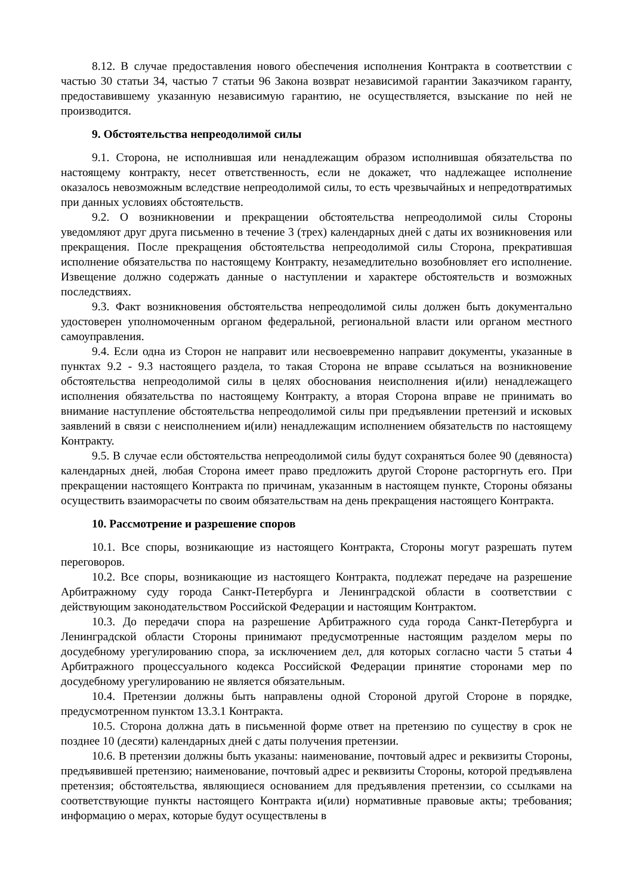8.12. В случае предоставления нового обеспечения исполнения Контракта в соответствии с частью 30 статьи 34, частью 7 статьи 96 Закона возврат независимой гарантии Заказчиком гаранту, предоставившему указанную независимую гарантию, не осуществляется, взыскание по ней не производится.
9. Обстоятельства непреодолимой силы
9.1. Сторона, не исполнившая или ненадлежащим образом исполнившая обязательства по настоящему контракту, несет ответственность, если не докажет, что надлежащее исполнение оказалось невозможным вследствие непреодолимой силы, то есть чрезвычайных и непредотвратимых при данных условиях обстоятельств.
9.2. О возникновении и прекращении обстоятельства непреодолимой силы Стороны уведомляют друг друга письменно в течение 3 (трех) календарных дней с даты их возникновения или прекращения. После прекращения обстоятельства непреодолимой силы Сторона, прекратившая исполнение обязательства по настоящему Контракту, незамедлительно возобновляет его исполнение. Извещение должно содержать данные о наступлении и характере обстоятельств и возможных последствиях.
9.3. Факт возникновения обстоятельства непреодолимой силы должен быть документально удостоверен уполномоченным органом федеральной, региональной власти или органом местного самоуправления.
9.4. Если одна из Сторон не направит или несвоевременно направит документы, указанные в пунктах 9.2 - 9.3 настоящего раздела, то такая Сторона не вправе ссылаться на возникновение обстоятельства непреодолимой силы в целях обоснования неисполнения и(или) ненадлежащего исполнения обязательства по настоящему Контракту, а вторая Сторона вправе не принимать во внимание наступление обстоятельства непреодолимой силы при предъявлении претензий и исковых заявлений в связи с неисполнением и(или) ненадлежащим исполнением обязательств по настоящему Контракту.
9.5. В случае если обстоятельства непреодолимой силы будут сохраняться более 90 (девяноста) календарных дней, любая Сторона имеет право предложить другой Стороне расторгнуть его. При прекращении настоящего Контракта по причинам, указанным в настоящем пункте, Стороны обязаны осуществить взаиморасчеты по своим обязательствам на день прекращения настоящего Контракта.
10. Рассмотрение и разрешение споров
10.1. Все споры, возникающие из настоящего Контракта, Стороны могут разрешать путем переговоров.
10.2. Все споры, возникающие из настоящего Контракта, подлежат передаче на разрешение Арбитражному суду города Санкт-Петербурга и Ленинградской области в соответствии с действующим законодательством Российской Федерации и настоящим Контрактом.
10.3. До передачи спора на разрешение Арбитражного суда города Санкт-Петербурга и Ленинградской области Стороны принимают предусмотренные настоящим разделом меры по досудебному урегулированию спора, за исключением дел, для которых согласно части 5 статьи 4 Арбитражного процессуального кодекса Российской Федерации принятие сторонами мер по досудебному урегулированию не является обязательным.
10.4. Претензии должны быть направлены одной Стороной другой Стороне в порядке, предусмотренном пунктом 13.3.1 Контракта.
10.5. Сторона должна дать в письменной форме ответ на претензию по существу в срок не позднее 10 (десяти) календарных дней с даты получения претензии.
10.6. В претензии должны быть указаны: наименование, почтовый адрес и реквизиты Стороны, предъявившей претензию; наименование, почтовый адрес и реквизиты Стороны, которой предъявлена претензия; обстоятельства, являющиеся основанием для предъявления претензии, со ссылками на соответствующие пункты настоящего Контракта и(или) нормативные правовые акты; требования; информацию о мерах, которые будут осуществлены в